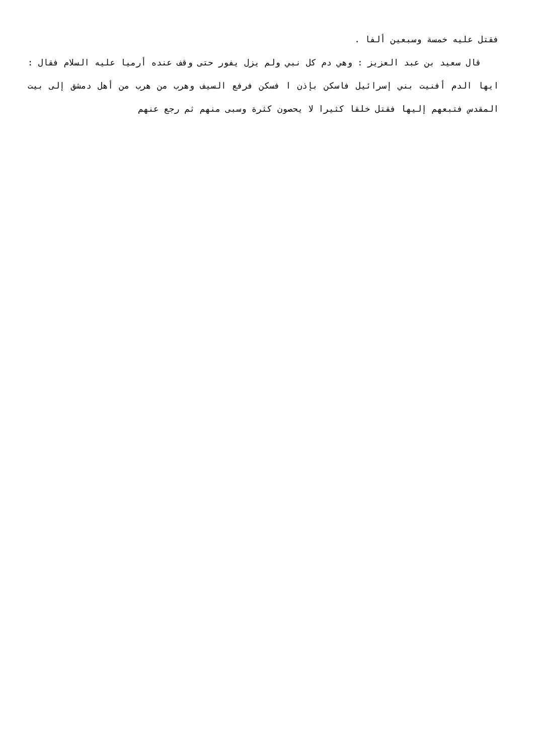فقتل عليه خمسة وسبعين ألفا .
قال سعيد بن عبد العزيز : وهي دم كل نبي ولم يزل يفور حتى وقف عنده أرميا عليه السلام فقال : ايها الدم أفنيت بني إسرائيل فاسكن بإذن ا فسكن فرفع السيف وهرب من هرب من أهل دمشق إلى بيت المقدس فتبعهم إليها فقتل خلقا كثيرا لا يحصون كثرة وسبى منهم ثم رجع عنهم